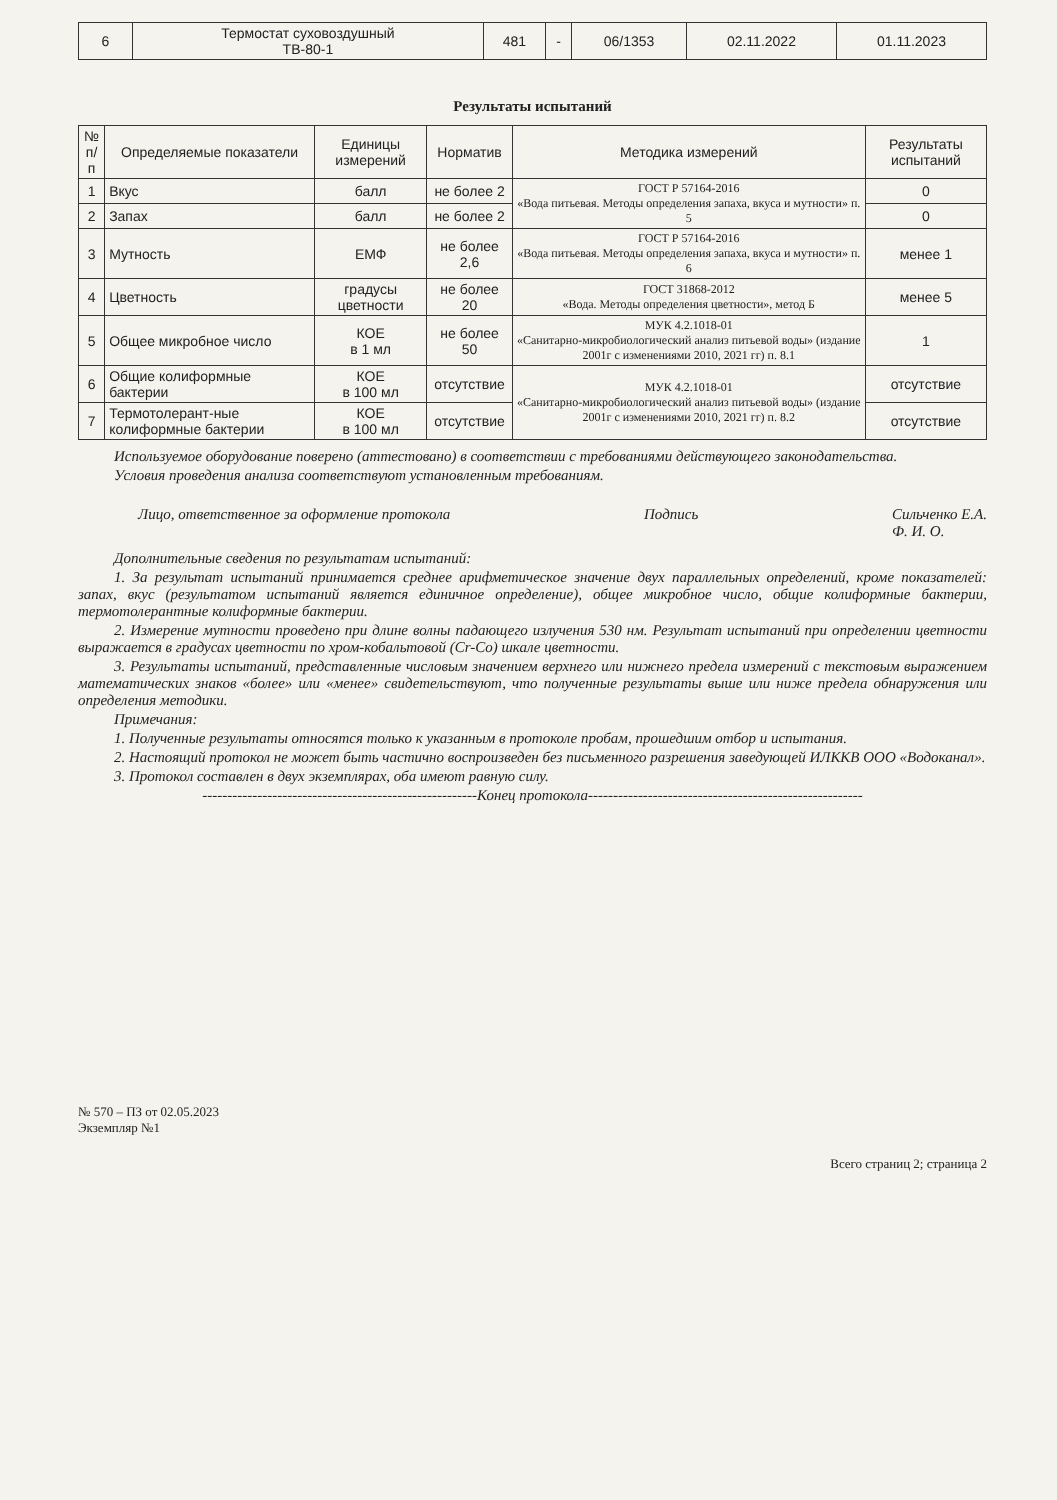| 6 | Термостат суховоздушный ТВ-80-1 | 481 | - | 06/1353 | 02.11.2022 | 01.11.2023 |
Результаты испытаний
| № п/п | Определяемые показатели | Единицы измерений | Норматив | Методика измерений | Результаты испытаний |
| --- | --- | --- | --- | --- | --- |
| 1 | Вкус | балл | не более 2 | ГОСТ Р 57164-2016 «Вода питьевая. Методы определения запаха, вкуса и мутности» п. 5 | 0 |
| 2 | Запах | балл | не более 2 | | 0 |
| 3 | Мутность | ЕМФ | не более 2,6 | ГОСТ Р 57164-2016 «Вода питьевая. Методы определения запаха, вкуса и мутности» п. 6 | менее 1 |
| 4 | Цветность | градусы цветности | не более 20 | ГОСТ 31868-2012 «Вода. Методы определения цветности», метод Б | менее 5 |
| 5 | Общее микробное число | КОЕ в 1 мл | не более 50 | МУК 4.2.1018-01 «Санитарно-микробиологический анализ питьевой воды» (издание 2001г с изменениями 2010, 2021 гг) п. 8.1 | 1 |
| 6 | Общие колиформные бактерии | КОЕ в 100 мл | отсутствие | МУК 4.2.1018-01 «Санитарно-микробиологический анализ питьевой воды» (издание 2001г с изменениями 2010, 2021 гг) п. 8.2 | отсутствие |
| 7 | Термотолерант-ные колиформные бактерии | КОЕ в 100 мл | отсутствие | | отсутствие |
Используемое оборудование поверено (аттестовано) в соответствии с требованиями действующего законодательства.
Условия проведения анализа соответствуют установленным требованиям.
Лицо, ответственное за оформление протокола Подпись Сильченко Е.А.
Ф. И. О.
Дополнительные сведения по результатам испытаний:
1. За результат испытаний принимается среднее арифметическое значение двух параллельных определений, кроме показателей: запах, вкус (результатом испытаний является единичное определение), общее микробное число, общие колиформные бактерии, термотолерантные колиформные бактерии.
2. Измерение мутности проведено при длине волны падающего излучения 530 нм. Результат испытаний при определении цветности выражается в градусах цветности по хром-кобальтовой (Cr-Co) шкале цветности.
3. Результаты испытаний, представленные числовым значением верхнего или нижнего предела измерений с текстовым выражением математических знаков «более» или «менее» свидетельствуют, что полученные результаты выше или ниже предела обнаружения или определения методики.
Примечания:
1. Полученные результаты относятся только к указанным в протоколе пробам, прошедшим отбор и испытания.
2. Настоящий протокол не может быть частично воспроизведен без письменного разрешения заведующей ИЛККВ ООО «Водоканал».
3. Протокол составлен в двух экземплярах, оба имеют равную силу.
-------------------------------------------------------Конец протокола-------------------------------------------------------
№ 570 – ПЗ от 02.05.2023
Экземпляр №1
Всего страниц 2; страница 2